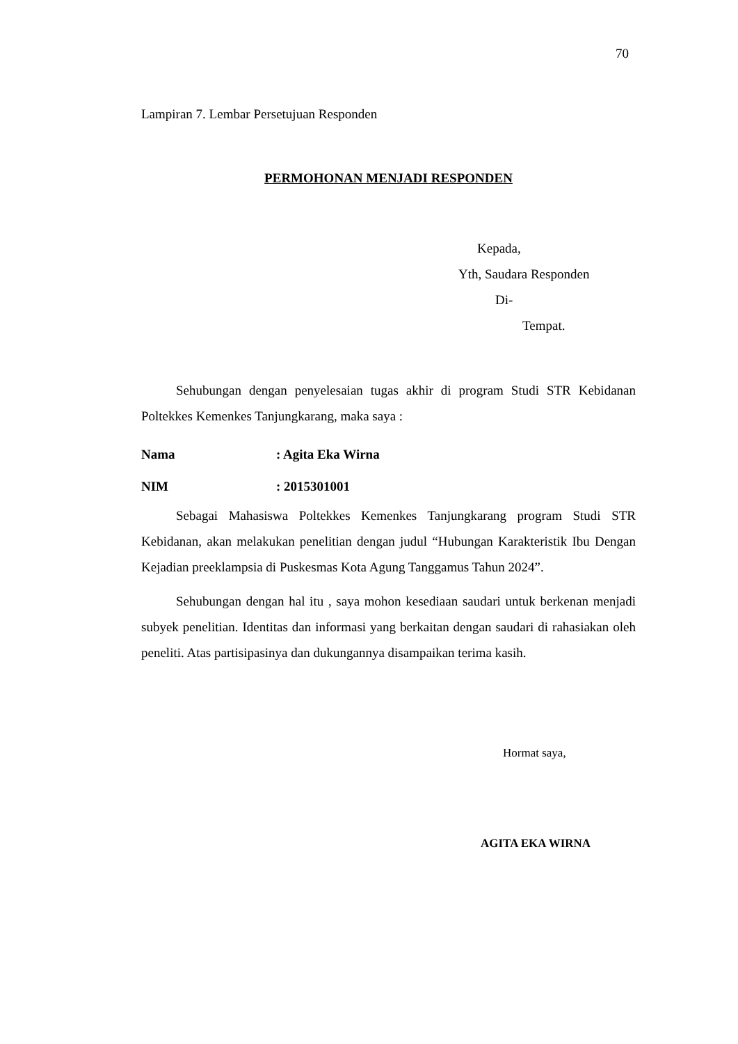70
Lampiran 7. Lembar Persetujuan Responden
PERMOHONAN MENJADI RESPONDEN
Kepada,
Yth, Saudara Responden
Di-
Tempat.
Sehubungan dengan penyelesaian tugas akhir di program Studi STR Kebidanan Poltekkes Kemenkes Tanjungkarang, maka saya :
Nama: Agita Eka Wirna
NIM: 2015301001
Sebagai Mahasiswa Poltekkes Kemenkes Tanjungkarang program Studi STR Kebidanan, akan melakukan penelitian dengan judul “Hubungan Karakteristik Ibu Dengan Kejadian preeklampsia di Puskesmas Kota Agung Tanggamus Tahun 2024”.
Sehubungan dengan hal itu , saya mohon kesediaan saudari untuk berkenan menjadi subyek penelitian. Identitas dan informasi yang berkaitan dengan saudari di rahasiakan oleh peneliti. Atas partisipasinya dan dukungannya disampaikan terima kasih.
Hormat saya,
AGITA EKA WIRNA